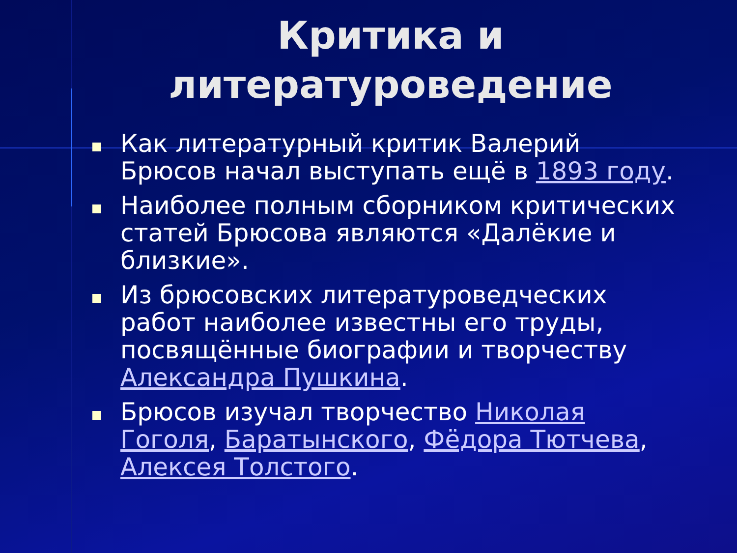Критика и литературоведение
Как литературный критик Валерий Брюсов начал выступать ещё в 1893 году.
Наиболее полным сборником критических статей Брюсова являются «Далёкие и близкие».
Из брюсовских литературоведческих работ наиболее известны его труды, посвящённые биографии и творчеству Александра Пушкина.
Брюсов изучал творчество Николая Гоголя, Баратынского, Фёдора Тютчева, Алексея Толстого.